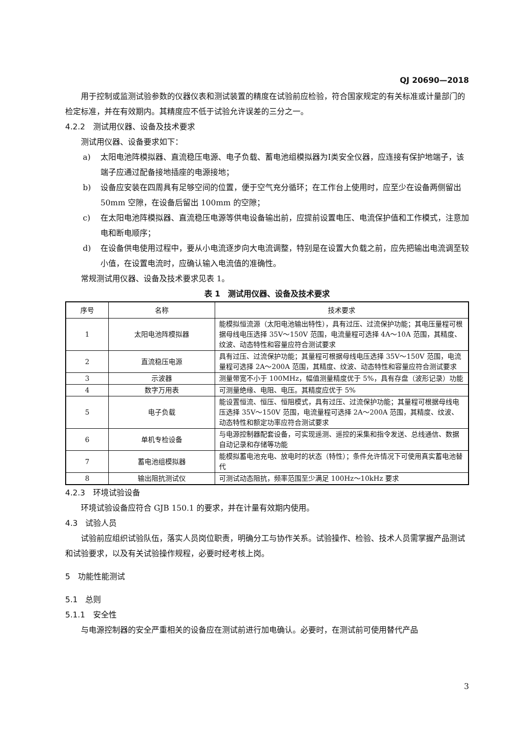QJ 20690—2018
用于控制或监测试验参数的仪器仪表和测试装置的精度在试验前应检验，符合国家规定的有关标准或计量部门的检定标准，并在有效期内。其精度应不低于试验允许误差的三分之一。
4.2.2　测试用仪器、设备及技术要求
测试用仪器、设备要求如下：
a) 太阳电池阵模拟器、直流稳压电源、电子负载、蓄电池组模拟器为Ⅰ类安全仪器，应连接有保护地端子，该端子应通过配备接地插座的电源接地；
b) 设备应安装在四周具有足够空间的位置，便于空气充分循环；在工作台上使用时，应至少在设备两侧留出 50mm 空隙，在设备后留出 100mm 的空隙；
c) 在太阳电池阵模拟器、直流稳压电源等供电设备输出前，应提前设置电压、电流保护值和工作模式，注意加电和断电顺序；
d) 在设备供电使用过程中，要从小电流逐步向大电流调整，特别是在设置大负载之前，应先把输出电流调至较小值，在设置电流时，应确认输入电流值的准确性。
常规测试用仪器、设备及技术要求见表 1。
表 1　测试用仪器、设备及技术要求
| 序号 | 名称 | 技术要求 |
| --- | --- | --- |
| 1 | 太阳电池阵模拟器 | 能模拟恒流源（太阳电池输出特性），具有过压、过流保护功能；其电压量程可根据母线电压选择 35V～150V 范围，电流量程可选择 4A～10A 范围，其精度、纹波、动态特性和容量应符合测试要求 |
| 2 | 直流稳压电源 | 具有过压、过流保护功能；其量程可根据母线电压选择 35V～150V 范围，电流量程可选择 2A～200A 范围，其精度、纹波、动态特性和容量应符合测试要求 |
| 3 | 示波器 | 测量带宽不小于 100MHz，幅值测量精度优于 5%，具有存盘（波形记录）功能 |
| 4 | 数字万用表 | 可测量绝缘、电阻、电压。其精度应优于 5% |
| 5 | 电子负载 | 能设置恒流、恒压、恒阻模式，具有过压、过流保护功能；其量程可根据母线电压选择 35V～150V 范围，电流量程可选择 2A～200A 范围，其精度、纹波、动态特性和额定功率应符合测试要求 |
| 6 | 单机专检设备 | 与电源控制器配套设备，可实现遥测、遥控的采集和指令发送、总线通信、数据自动记录和存储等功能 |
| 7 | 蓄电池组模拟器 | 能模拟蓄电池充电、放电时的状态（特性）；条件允许情况下可使用真实蓄电池替代 |
| 8 | 输出阻抗测试仪 | 可测试动态阻抗，频率范围至少满足 100Hz～10kHz 要求 |
4.2.3　环境试验设备
环境试验设备应符合 GJB 150.1 的要求，并在计量有效期内使用。
4.3　试验人员
试验前应组织试验队伍，落实人员岗位职责，明确分工与协作关系。试验操作、检验、技术人员需掌握产品测试和试验要求，以及有关试验操作规程，必要时经考核上岗。
5　功能性能测试
5.1　总则
5.1.1　安全性
与电源控制器的安全严重相关的设备应在测试前进行加电确认。必要时，在测试前可使用替代产品
3